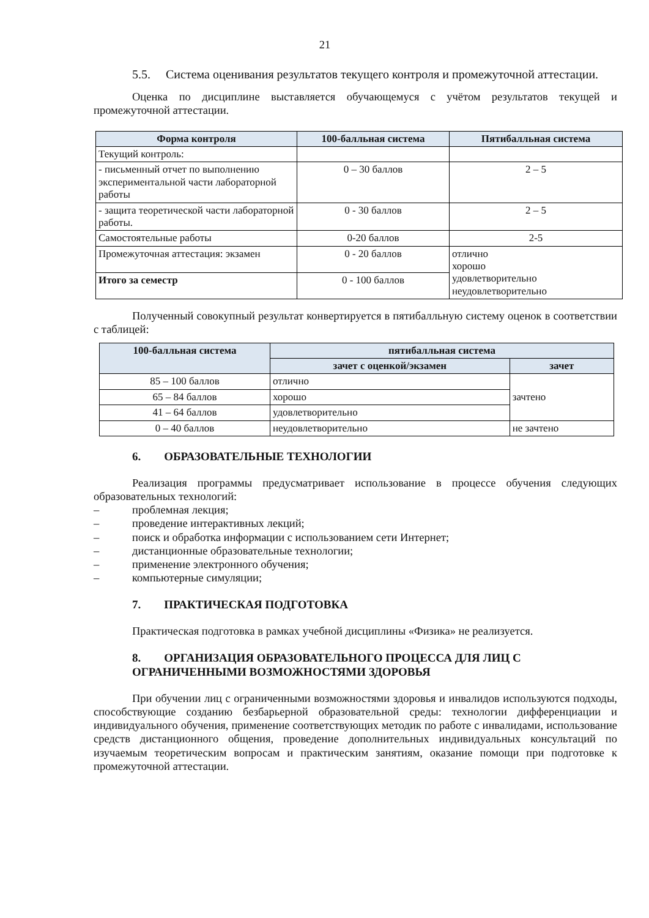21
5.5. Система оценивания результатов текущего контроля и промежуточной аттестации.
Оценка по дисциплине выставляется обучающемуся с учётом результатов текущей и промежуточной аттестации.
| Форма контроля | 100-балльная система | Пятибалльная система |
| --- | --- | --- |
| Текущий контроль: | | |
| - письменный отчет по выполнению экспериментальной части лабораторной работы | 0 – 30 баллов | 2 – 5 |
| - защита теоретической части лабораторной работы. | 0 - 30 баллов | 2 – 5 |
| Самостоятельные работы | 0-20 баллов | 2-5 |
| Промежуточная аттестация: экзамен | 0 - 20 баллов | отлично хорошо удовлетворительно неудовлетворительно |
| Итого за семестр | 0 - 100 баллов | |
Полученный совокупный результат конвертируется в пятибалльную систему оценок в соответствии с таблицей:
| 100-балльная система | пятибалльная система | |
| --- | --- | --- |
| | зачет с оценкой/экзамен | зачет |
| 85 – 100 баллов | отлично | зачтено |
| 65 – 84 баллов | хорошо | |
| 41 – 64 баллов | удовлетворительно | |
| 0 – 40 баллов | неудовлетворительно | не зачтено |
6. ОБРАЗОВАТЕЛЬНЫЕ ТЕХНОЛОГИИ
Реализация программы предусматривает использование в процессе обучения следующих образовательных технологий:
– проблемная лекция;
– проведение интерактивных лекций;
– поиск и обработка информации с использованием сети Интернет;
– дистанционные образовательные технологии;
– применение электронного обучения;
– компьютерные симуляции;
7. ПРАКТИЧЕСКАЯ ПОДГОТОВКА
Практическая подготовка в рамках учебной дисциплины «Физика» не реализуется.
8. ОРГАНИЗАЦИЯ ОБРАЗОВАТЕЛЬНОГО ПРОЦЕССА ДЛЯ ЛИЦ С ОГРАНИЧЕННЫМИ ВОЗМОЖНОСТЯМИ ЗДОРОВЬЯ
При обучении лиц с ограниченными возможностями здоровья и инвалидов используются подходы, способствующие созданию безбарьерной образовательной среды: технологии дифференциации и индивидуального обучения, применение соответствующих методик по работе с инвалидами, использование средств дистанционного общения, проведение дополнительных индивидуальных консультаций по изучаемым теоретическим вопросам и практическим занятиям, оказание помощи при подготовке к промежуточной аттестации.